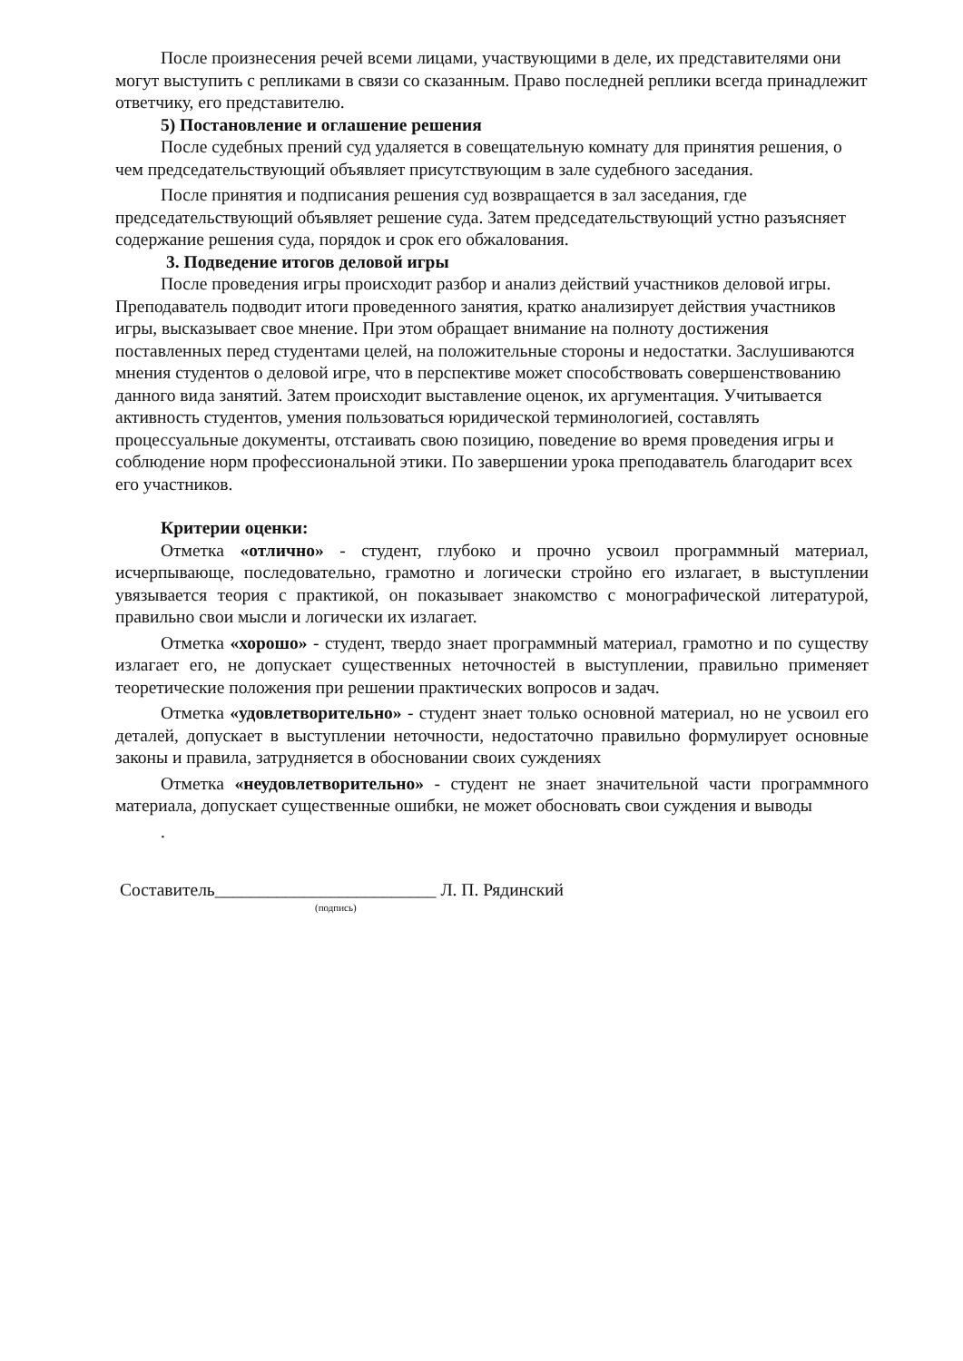После произнесения речей всеми лицами, участвующими в деле, их представителями они могут выступить с репликами в связи со сказанным. Право последней реплики всегда принадлежит ответчику, его представителю.
5) Постановление и оглашение решения
После судебных прений суд удаляется в совещательную комнату для принятия решения, о чем председательствующий объявляет присутствующим в зале судебного заседания.
После принятия и подписания решения суд возвращается в зал заседания, где председательствующий объявляет решение суда. Затем председательствующий устно разъясняет содержание решения суда, порядок и срок его обжалования.
3. Подведение итогов деловой игры
После проведения игры происходит разбор и анализ действий участников деловой игры. Преподаватель подводит итоги проведенного занятия, кратко анализирует действия участников игры, высказывает свое мнение. При этом обращает внимание на полноту достижения поставленных перед студентами целей, на положительные стороны и недостатки. Заслушиваются мнения студентов о деловой игре, что в перспективе может способствовать совершенствованию данного вида занятий. Затем происходит выставление оценок, их аргументация. Учитывается активность студентов, умения пользоваться юридической терминологией, составлять процессуальные документы, отстаивать свою позицию, поведение во время проведения игры и соблюдение норм профессиональной этики. По завершении урока преподаватель благодарит всех его участников.
Критерии оценки:
Отметка «отлично» - студент, глубоко и прочно усвоил программный материал, исчерпывающе, последовательно, грамотно и логически стройно его излагает, в выступлении увязывается теория с практикой, он показывает знакомство с монографической литературой, правильно свои мысли и логически их излагает.
Отметка «хорошо» - студент, твердо знает программный материал, грамотно и по существу излагает его, не допускает существенных неточностей в выступлении, правильно применяет теоретические положения при решении практических вопросов и задач.
Отметка «удовлетворительно» - студент знает только основной материал, но не усвоил его деталей, допускает в выступлении неточности, недостаточно правильно формулирует основные законы и правила, затрудняется в обосновании своих суждениях
Отметка «неудовлетворительно» - студент не знает значительной части программного материала, допускает существенные ошибки, не может обосновать свои суждения и выводы
.
Составитель_________________________ Л. П. Рядинский
(подпись)